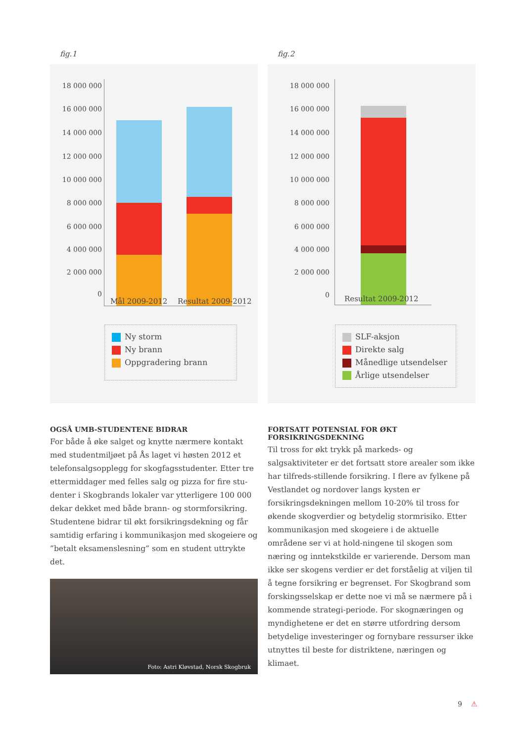fig.1
18 000 000
16 000 000
14 000 000
12 000 000
10 000 000
8 000 000
6 000 000
4 000 000
2 000 000
0
Mål 2009-2012 Resultat 2009-2012
Ny storm
Ny brann
Oppgradering brann
OGSÅ UMB-STUDENTENE BIDRAR
For både å øke salget og knytte nærmere kontakt med studentmiljøet på Ås laget vi høsten 2012 et telefonsalgsopplegg for skogfagsstudenter. Etter tre ettermiddager med felles salg og pizza for fire stu-denter i Skogbrands lokaler var ytterligere 100 000 dekar dekket med både brann- og stormforsikring. Studentene bidrar til økt forsikringsdekning og får samtidig erfaring i kommunikasjon med skogeiere og ”betalt eksamenslesning” som en student uttrykte det.
Foto: Astri Kløvstad, Norsk Skogbruk
fig.2
18 000 000
16 000 000
14 000 000
12 000 000
10 000 000
8 000 000
6 000 000
4 000 000
2 000 000
0 Resultat 2009-2012
SLF-aksjon
Direkte salg
Månedlige utsendelser
Årlige utsendelser
FORTSATT POTENSIAL FOR ØKT FORSIKRINGSDEKNING
Til tross for økt trykk på markeds- og salgsaktiviteter er det fortsatt store arealer som ikke har tilfreds-stillende forsikring. I flere av fylkene på Vestlandet og nordover langs kysten er forsikringsdekningen mellom 10-20% til tross for økende skogverdier og betydelig stormrisiko. Etter kommunikasjon med skogeiere i de aktuelle områdene ser vi at hold-ningene til skogen som næring og inntekstkilde er varierende. Dersom man ikke ser skogens verdier er det forståelig at viljen til å tegne forsikring er begrenset. For Skogbrand som forskingsselskap er dette noe vi må se nærmere på i kommende strategi-periode. For skognæringen og myndighetene er det en større utfordring dersom betydelige investeringer og fornybare ressurser ikke utnyttes til beste for distriktene, næringen og klimaet.
9 ⚠